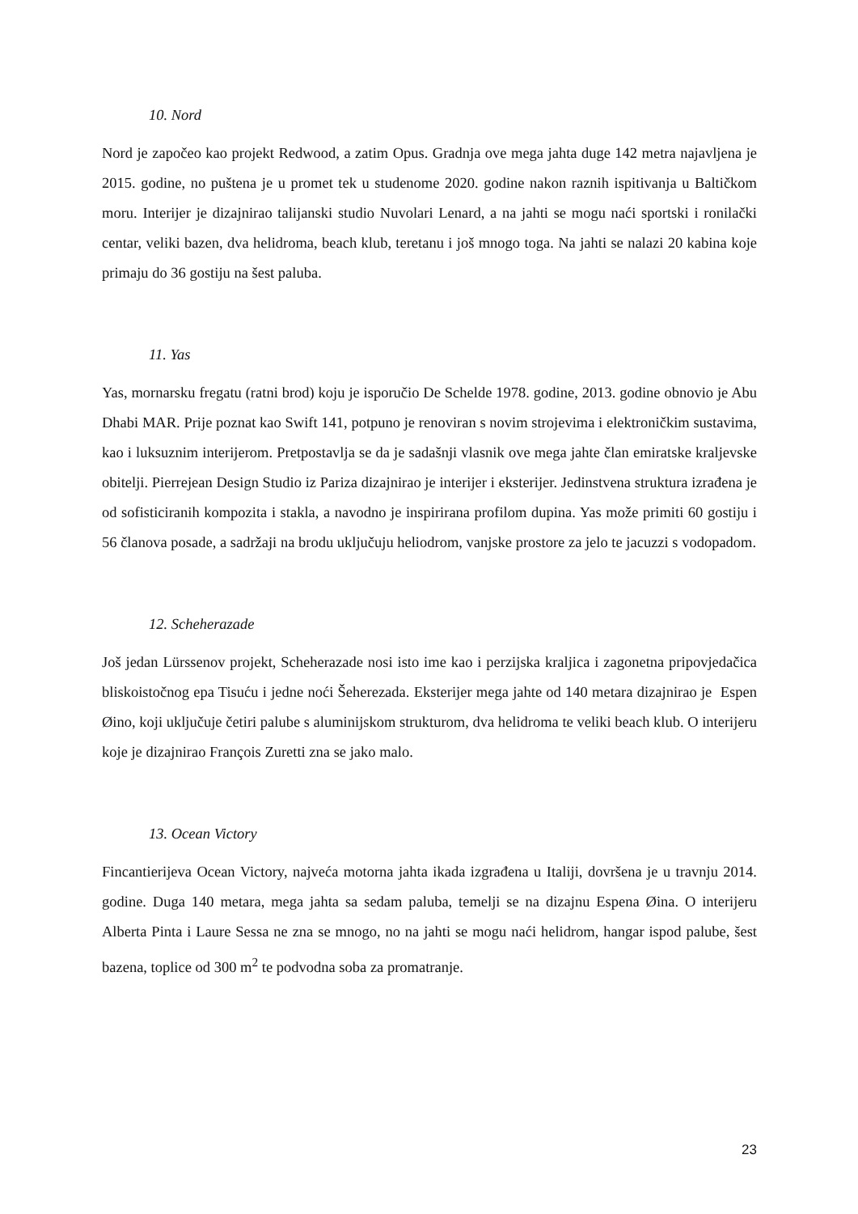10. Nord
Nord je započeo kao projekt Redwood, a zatim Opus. Gradnja ove mega jahta duge 142 metra najavljena je 2015. godine, no puštena je u promet tek u studenome 2020. godine nakon raznih ispitivanja u Baltičkom moru. Interijer je dizajnirao talijanski studio Nuvolari Lenard, a na jahti se mogu naći sportski i ronilački centar, veliki bazen, dva helidroma, beach klub, teretanu i još mnogo toga. Na jahti se nalazi 20 kabina koje primaju do 36 gostiju na šest paluba.
11. Yas
Yas, mornarsku fregatu (ratni brod) koju je isporučio De Schelde 1978. godine, 2013. godine obnovio je Abu Dhabi MAR. Prije poznat kao Swift 141, potpuno je renoviran s novim strojevima i elektroničkim sustavima, kao i luksuznim interijerom. Pretpostavlja se da je sadašnji vlasnik ove mega jahte član emiratske kraljevske obitelji. Pierrejean Design Studio iz Pariza dizajnirao je interijer i eksterijer. Jedinstvena struktura izrađena je od sofisticiranih kompozita i stakla, a navodno je inspirirana profilom dupina. Yas može primiti 60 gostiju i 56 članova posade, a sadržaji na brodu uključuju heliodrom, vanjske prostore za jelo te jacuzzi s vodopadom.
12. Scheherazade
Još jedan Lürssenov projekt, Scheherazade nosi isto ime kao i perzijska kraljica i zagonetna pripovjedačica bliskoistočnog epa Tisuću i jedne noći Šeherezada. Eksterijer mega jahte od 140 metara dizajnirao je Espen Øino, koji uključuje četiri palube s aluminijskom strukturom, dva helidroma te veliki beach klub. O interijeru koje je dizajnirao François Zuretti zna se jako malo.
13. Ocean Victory
Fincantierijeva Ocean Victory, najveća motorna jahta ikada izgrađena u Italiji, dovršena je u travnju 2014. godine. Duga 140 metara, mega jahta sa sedam paluba, temelji se na dizajnu Espena Øina. O interijeru Alberta Pinta i Laure Sessa ne zna se mnogo, no na jahti se mogu naći helidrom, hangar ispod palube, šest bazena, toplice od 300 m<sup>2</sup> te podvodna soba za promatranje.
23